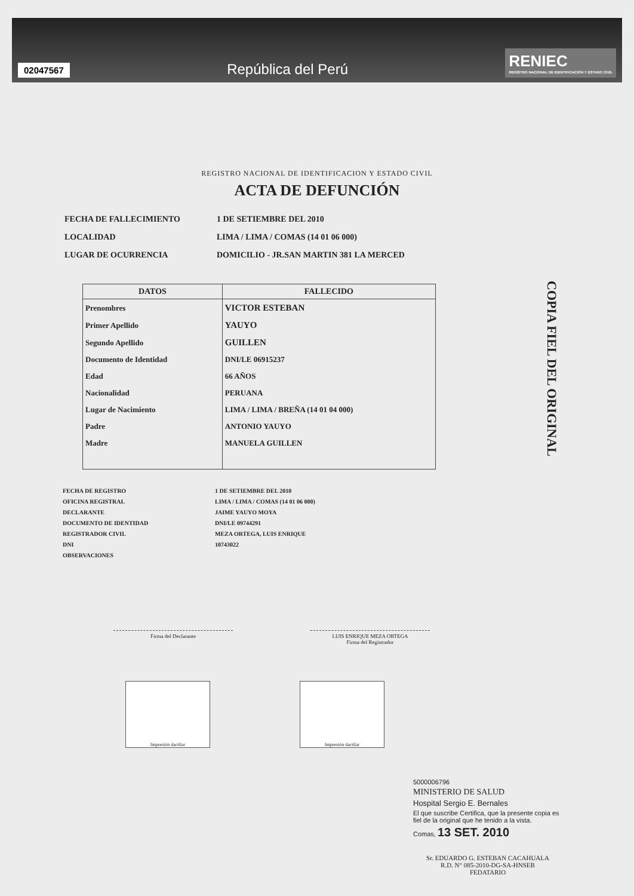02047567
República del Perú
RENIEC
REGISTRO NACIONAL DE IDENTIFICACIÓN Y ESTADO CIVIL
REGISTRO NACIONAL DE IDENTIFICACION Y ESTADO CIVIL
ACTA DE DEFUNCIÓN
FECHA DE FALLECIMIENTO 1 DE SETIEMBRE DEL 2010
LOCALIDAD LIMA / LIMA / COMAS (14 01 06 000)
LUGAR DE OCURRENCIA DOMICILIO - JR.SAN MARTIN 381 LA MERCED
| DATOS | FALLECIDO |
| --- | --- |
| Prenombres | VICTOR ESTEBAN |
| Primer Apellido | YAUYO |
| Segundo Apellido | GUILLEN |
| Documento de Identidad | DNI/LE 06915237 |
| Edad | 66 AÑOS |
| Nacionalidad | PERUANA |
| Lugar de Nacimiento | LIMA / LIMA / BREÑA (14 01 04 000) |
| Padre | ANTONIO YAUYO |
| Madre | MANUELA GUILLEN |
FECHA DE REGISTRO 1 DE SETIEMBRE DEL 2010
OFICINA REGISTRAL LIMA / LIMA / COMAS (14 01 06 000)
DECLARANTE JAIME YAUYO MOYA
DOCUMENTO DE IDENTIDAD DNI/LE 09744291
REGISTRADOR CIVIL MEZA ORTEGA, LUIS ENRIQUE
DNI 10743022
OBSERVACIONES
COPIA FIEL DEL ORIGINAL
Firma del Declarante LUIS ENRIQUE MEZA ORTEGA
Firma del Registrador
Impresión dactilar Impresión dactilar
5000006796
MINISTERIO DE SALUD
Hospital Sergio E. Bernales
El que suscribe Certifica, que la presente copia es fiel de la original que he tenido a la vista.
Comas, 13 SET. 2010
Sr. EDUARDO G. ESTEBAN CACAHUALA
R.D. N° 085-2010-DG-SA-HNSEB
FEDATARIO